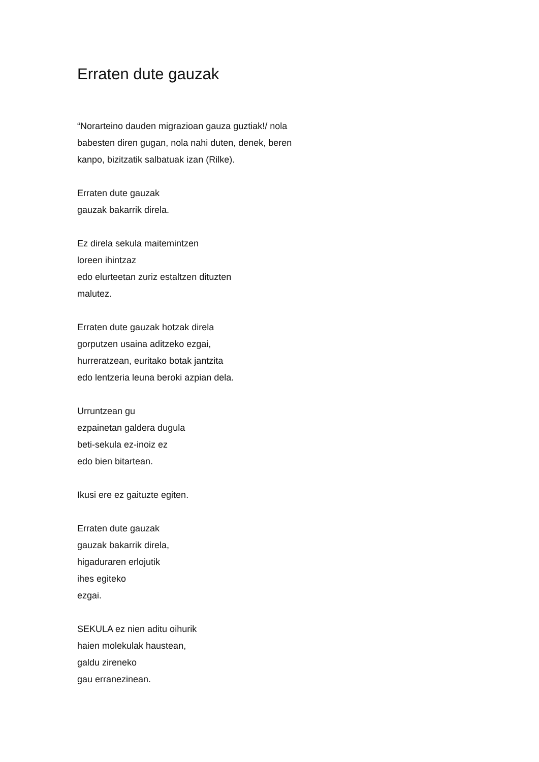Erraten dute gauzak
“Norarteino dauden migrazioan gauza guztiak!/ nola babesten diren gugan, nola nahi duten, denek, beren kanpo, bizitzatik salbatuak izan (Rilke).
Erraten dute gauzak
gauzak bakarrik direla.
Ez direla sekula maitemintzen
loreen ihintzaz
edo elurteetan zuriz estaltzen dituzten
malutez.
Erraten dute gauzak hotzak direla
gorputzen usaina aditzeko ezgai,
hurreratzean, euritako botak jantzita
edo lentzeria leuna beroki azpian dela.
Urruntzean gu
ezpainetan galdera dugula
beti-sekula ez-inoiz ez
edo bien bitartean.
Ikusi ere ez gaituzte egiten.
Erraten dute gauzak
gauzak bakarrik direla,
higaduraren erlojutik
ihes egiteko
ezgai.
SEKULA ez nien aditu oihurik
haien molekulak haustean,
galdu zireneko
gau erranezinean.